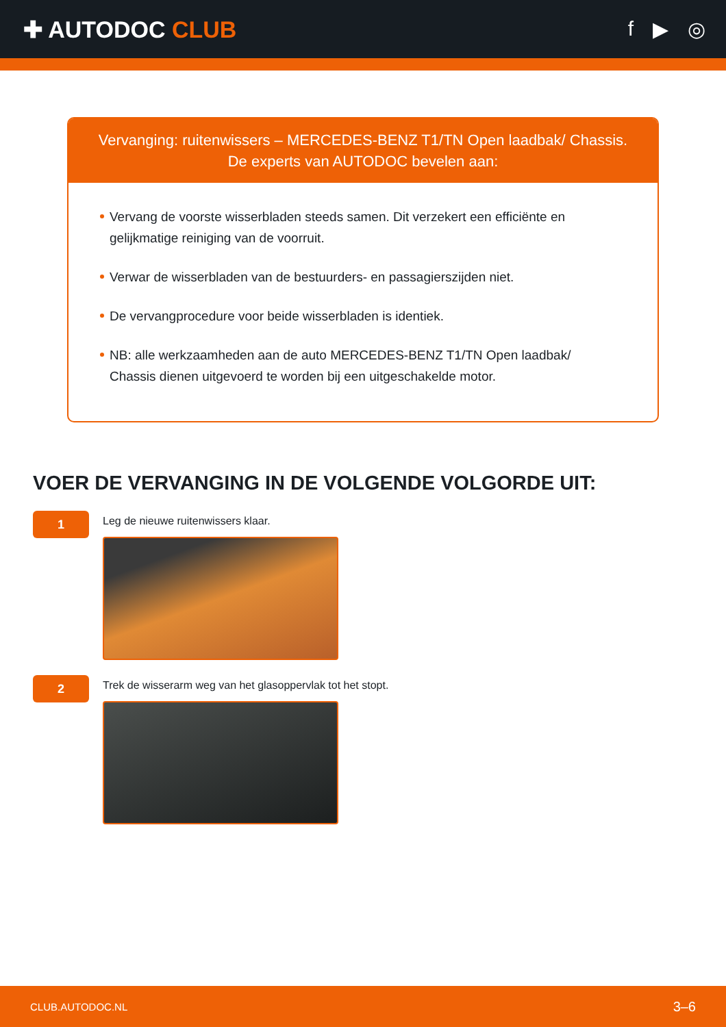✚ AUTODOC CLUB f ▶ ◎
Vervanging: ruitenwissers – MERCEDES-BENZ T1/TN Open laadbak/ Chassis.
De experts van AUTODOC bevelen aan:
Vervang de voorste wisserbladen steeds samen. Dit verzekert een efficiënte en gelijkmatige reiniging van de voorruit.
Verwar de wisserbladen van de bestuurders- en passagierszijden niet.
De vervangprocedure voor beide wisserbladen is identiek.
NB: alle werkzaamheden aan de auto MERCEDES-BENZ T1/TN Open laadbak/ Chassis dienen uitgevoerd te worden bij een uitgeschakelde motor.
VOER DE VERVANGING IN DE VOLGENDE VOLGORDE UIT:
1
Leg de nieuwe ruitenwissers klaar.
2
Trek de wisserarm weg van het glasoppervlak tot het stopt.
CLUB.AUTODOC.NL 3–6